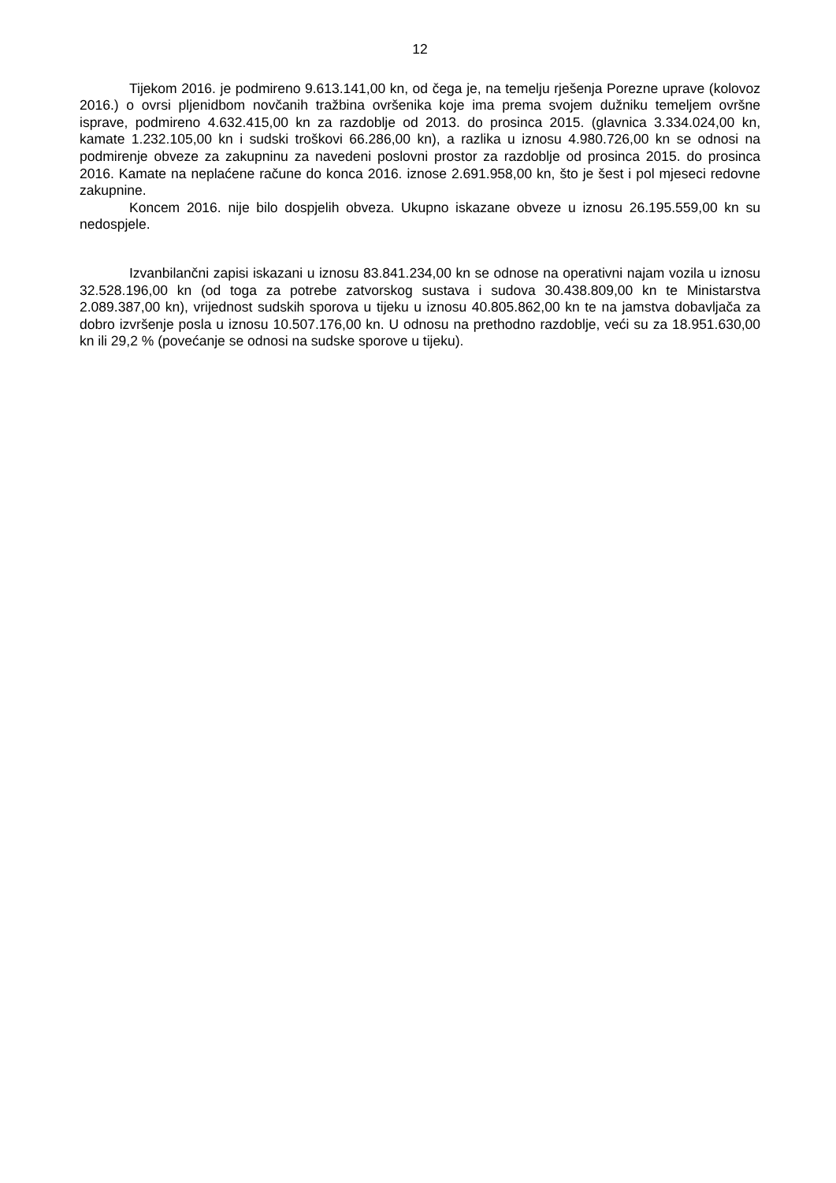12
Tijekom 2016. je podmireno 9.613.141,00 kn, od čega je, na temelju rješenja Porezne uprave (kolovoz 2016.) o ovrsi pljenidbom novčanih tražbina ovršenika koje ima prema svojem dužniku temeljem ovršne isprave, podmireno 4.632.415,00 kn za razdoblje od 2013. do prosinca 2015. (glavnica 3.334.024,00 kn, kamate 1.232.105,00 kn i sudski troškovi 66.286,00 kn), a razlika u iznosu 4.980.726,00 kn se odnosi na podmirenje obveze za zakupninu za navedeni poslovni prostor za razdoblje od prosinca 2015. do prosinca 2016. Kamate na neplaćene račune do konca 2016. iznose 2.691.958,00 kn, što je šest i pol mjeseci redovne zakupnine.
Koncem 2016. nije bilo dospjelih obveza. Ukupno iskazane obveze u iznosu 26.195.559,00 kn su nedospjele.
Izvanbilančni zapisi iskazani u iznosu 83.841.234,00 kn se odnose na operativni najam vozila u iznosu 32.528.196,00 kn (od toga za potrebe zatvorskog sustava i sudova 30.438.809,00 kn te Ministarstva 2.089.387,00 kn), vrijednost sudskih sporova u tijeku u iznosu 40.805.862,00 kn te na jamstva dobavljača za dobro izvršenje posla u iznosu 10.507.176,00 kn. U odnosu na prethodno razdoblje, veći su za 18.951.630,00 kn ili 29,2 % (povećanje se odnosi na sudske sporove u tijeku).